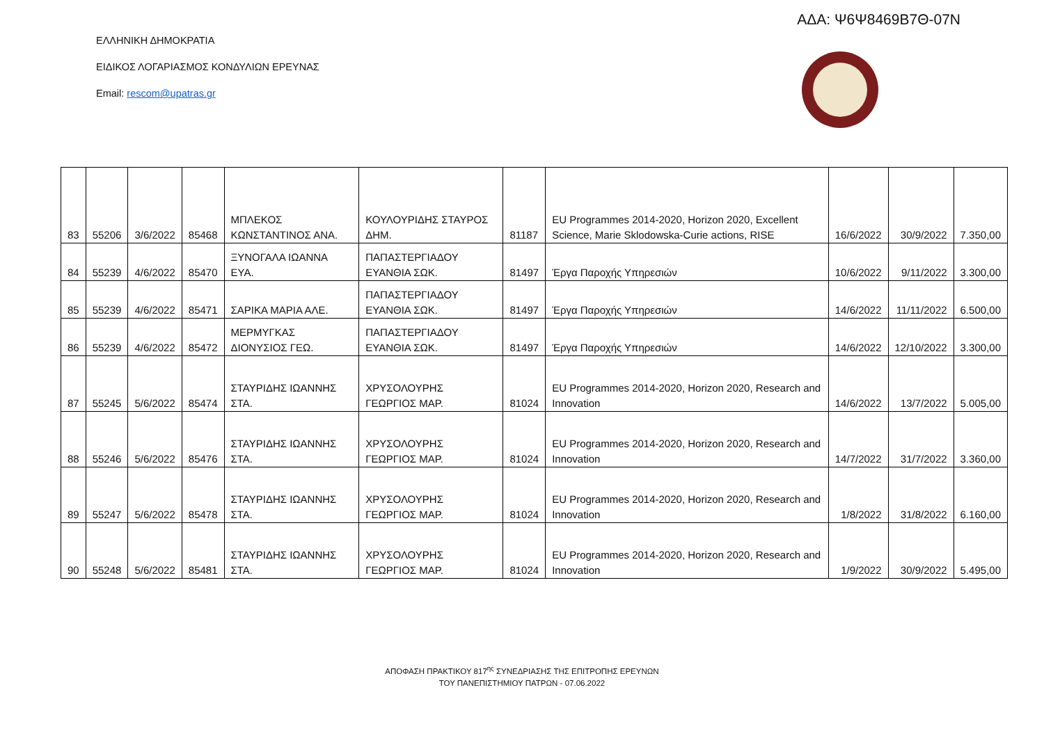ΑΔΑ: Ψ6Ψ8469Β7Θ-07Ν
ΕΛΛΗΝΙΚΗ ΔΗΜΟΚΡΑΤΙΑ
ΕΙΔΙΚΟΣ ΛΟΓΑΡΙΑΣΜΟΣ ΚΟΝΔΥΛΙΩΝ ΕΡΕΥΝΑΣ
Email: rescom@upatras.gr
| 83 | 55206 | 3/6/2022 | 85468 | ΜΠΛΕΚΟΣ ΚΩΝΣΤΑΝΤΙΝΟΣ ΑΝΑ. | ΚΟΥΛΟΥΡΙΔΗΣ ΣΤΑΥΡΟΣ ΔΗΜ. | 81187 | EU Programmes 2014-2020, Horizon 2020, Excellent Science, Marie Sklodowska-Curie actions, RISE | 16/6/2022 | 30/9/2022 | 7.350,00 |
| 84 | 55239 | 4/6/2022 | 85470 | ΞΥΝΟΓΑΛΑ ΙΩΑΝΝΑ ΕΥΑ. | ΠΑΠΑΣΤΕΡΓΙΑΔΟΥ ΕΥΑΝΘΙΑ ΣΩΚ. | 81497 | Έργα Παροχής Υπηρεσιών | 10/6/2022 | 9/11/2022 | 3.300,00 |
| 85 | 55239 | 4/6/2022 | 85471 | ΣΑΡΙΚΑ ΜΑΡΙΑ ΑΛΕ. | ΠΑΠΑΣΤΕΡΓΙΑΔΟΥ ΕΥΑΝΘΙΑ ΣΩΚ. | 81497 | Έργα Παροχής Υπηρεσιών | 14/6/2022 | 11/11/2022 | 6.500,00 |
| 86 | 55239 | 4/6/2022 | 85472 | ΜΕΡΜΥΓΚΑΣ ΔΙΟΝΥΣΙΟΣ ΓΕΩ. | ΠΑΠΑΣΤΕΡΓΙΑΔΟΥ ΕΥΑΝΘΙΑ ΣΩΚ. | 81497 | Έργα Παροχής Υπηρεσιών | 14/6/2022 | 12/10/2022 | 3.300,00 |
| 87 | 55245 | 5/6/2022 | 85474 | ΣΤΑΥΡΙΔΗΣ ΙΩΑΝΝΗΣ ΣΤΑ. | ΧΡΥΣΟΛΟΥΡΗΣ ΓΕΩΡΓΙΟΣ ΜΑΡ. | 81024 | EU Programmes 2014-2020, Horizon 2020, Research and Innovation | 14/6/2022 | 13/7/2022 | 5.005,00 |
| 88 | 55246 | 5/6/2022 | 85476 | ΣΤΑΥΡΙΔΗΣ ΙΩΑΝΝΗΣ ΣΤΑ. | ΧΡΥΣΟΛΟΥΡΗΣ ΓΕΩΡΓΙΟΣ ΜΑΡ. | 81024 | EU Programmes 2014-2020, Horizon 2020, Research and Innovation | 14/7/2022 | 31/7/2022 | 3.360,00 |
| 89 | 55247 | 5/6/2022 | 85478 | ΣΤΑΥΡΙΔΗΣ ΙΩΑΝΝΗΣ ΣΤΑ. | ΧΡΥΣΟΛΟΥΡΗΣ ΓΕΩΡΓΙΟΣ ΜΑΡ. | 81024 | EU Programmes 2014-2020, Horizon 2020, Research and Innovation | 1/8/2022 | 31/8/2022 | 6.160,00 |
| 90 | 55248 | 5/6/2022 | 85481 | ΣΤΑΥΡΙΔΗΣ ΙΩΑΝΝΗΣ ΣΤΑ. | ΧΡΥΣΟΛΟΥΡΗΣ ΓΕΩΡΓΙΟΣ ΜΑΡ. | 81024 | EU Programmes 2014-2020, Horizon 2020, Research and Innovation | 1/9/2022 | 30/9/2022 | 5.495,00 |
ΑΠΟΦΑΣΗ ΠΡΑΚΤΙΚΟΥ 817<sup>ης</sup> ΣΥΝΕΔΡΙΑΣΗΣ ΤΗΣ ΕΠΙΤΡΟΠΗΣ ΕΡΕΥΝΩΝ
ΤΟΥ ΠΑΝΕΠΙΣΤΗΜΙΟΥ ΠΑΤΡΩΝ - 07.06.2022